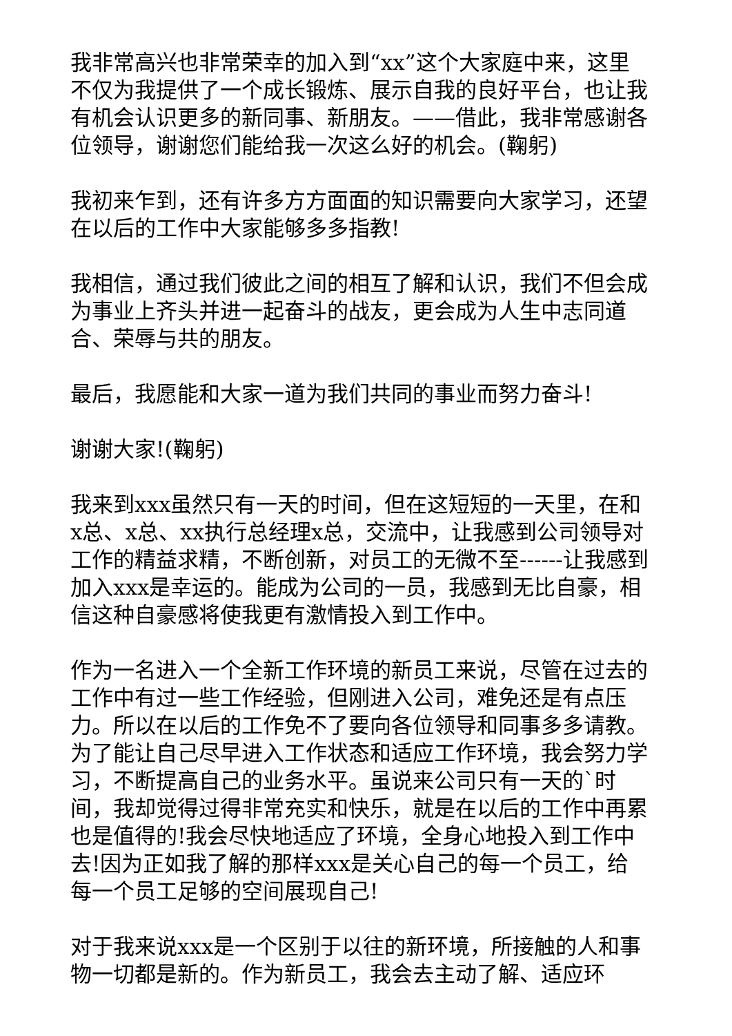我非常高兴也非常荣幸的加入到“xx”这个大家庭中来，这里不仅为我提供了一个成长锻炼、展示自我的良好平台，也让我有机会认识更多的新同事、新朋友。——借此，我非常感谢各位领导，谢谢您们能给我一次这么好的机会。(鞠躬)
我初来乍到，还有许多方方面面的知识需要向大家学习，还望在以后的工作中大家能够多多指教!
我相信，通过我们彼此之间的相互了解和认识，我们不但会成为事业上齐头并进一起奋斗的战友，更会成为人生中志同道合、荣辱与共的朋友。
最后，我愿能和大家一道为我们共同的事业而努力奋斗!
谢谢大家!(鞠躬)
我来到xxx虽然只有一天的时间，但在这短短的一天里，在和x总、x总、xx执行总经理x总，交流中，让我感到公司领导对工作的精益求精，不断创新，对员工的无微不至------让我感到加入xxx是幸运的。能成为公司的一员，我感到无比自豪，相信这种自豪感将使我更有激情投入到工作中。
作为一名进入一个全新工作环境的新员工来说，尽管在过去的工作中有过一些工作经验，但刚进入公司，难免还是有点压力。所以在以后的工作免不了要向各位领导和同事多多请教。为了能让自己尽早进入工作状态和适应工作环境，我会努力学习，不断提高自己的业务水平。虽说来公司只有一天的`时间，我却觉得过得非常充实和快乐，就是在以后的工作中再累也是值得的!我会尽快地适应了环境，全身心地投入到工作中去!因为正如我了解的那样xxx是关心自己的每一个员工，给每一个员工足够的空间展现自己!
对于我来说xxx是一个区别于以往的新环境，所接触的人和事物一切都是新的。作为新员工，我会去主动了解、适应环